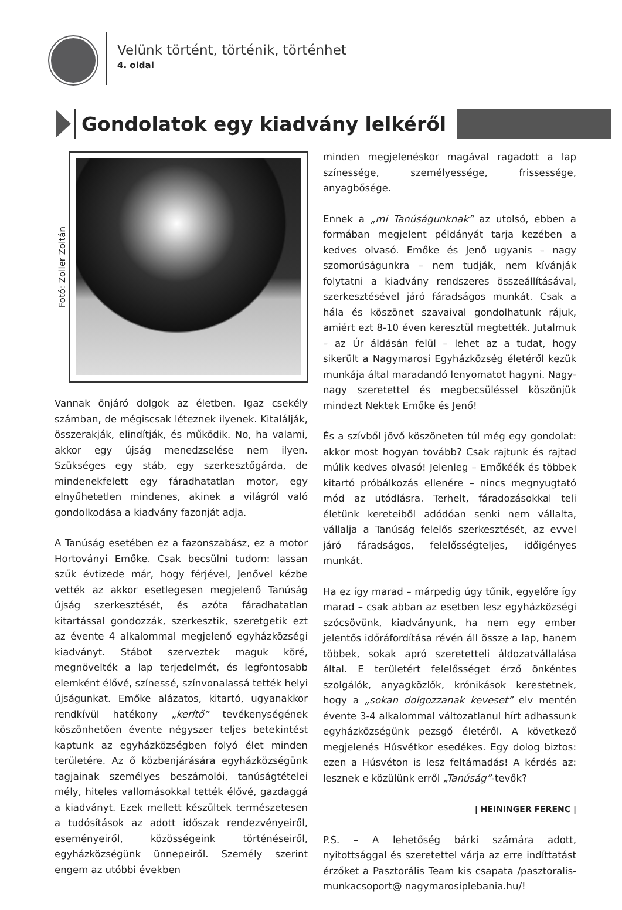Velünk történt, történik, történhet
4. oldal
Gondolatok egy kiadvány lelkéről
Fotó: Zoller Zoltán
Vannak önjáró dolgok az életben. Igaz csekély számban, de mégiscsak léteznek ilyenek. Kitalálják, összerakják, elindítják, és működik. No, ha valami, akkor egy újság menedzselése nem ilyen. Szükséges egy stáb, egy szerkesztőgárda, de mindenekfelett egy fáradhatatlan motor, egy elnyűhetetlen mindenes, akinek a világról való gondolkodása a kiadvány fazonját adja.
A Tanúság esetében ez a fazonszabász, ez a motor Hortoványi Emőke. Csak becsülni tudom: lassan szűk évtizede már, hogy férjével, Jenővel kézbe vették az akkor esetlegesen megjelenő Tanúság újság szerkesztését, és azóta fáradhatatlan kitartással gondozzák, szerkesztik, szeretgetik ezt az évente 4 alkalommal megjelenő egyházközségi kiadványt. Stábot szerveztek maguk köré, megnövelték a lap terjedelmét, és legfontosabb elemként élővé, színessé, színvonalassá tették helyi újságunkat. Emőke alázatos, kitartó, ugyanakkor rendkívül hatékony „kerítő” tevékenységének köszönhetően évente négyszer teljes betekintést kaptunk az egyházközségben folyó élet minden területére. Az ő közbenjárására egyházközségünk tagjainak személyes beszámolói, tanúságtételei mély, hiteles vallomásokkal tették élővé, gazdaggá a kiadványt. Ezek mellett készültek természetesen a tudósítások az adott időszak rendezvényeiről, eseményeiről, közösségeink történéseiről, egyházközségünk ünnepeiről. Személy szerint engem az utóbbi években
minden megjelenéskor magával ragadott a lap színessége, személyessége, frissessége, anyagbősége.
Ennek a „mi Tanúságunknak” az utolsó, ebben a formában megjelent példányát tarja kezében a kedves olvasó. Emőke és Jenő ugyanis – nagy szomorúságunkra – nem tudják, nem kívánják folytatni a kiadvány rendszeres összeállításával, szerkesztésével járó fáradságos munkát. Csak a hála és köszönet szavaival gondolhatunk rájuk, amiért ezt 8-10 éven keresztül megtették. Jutalmuk – az Úr áldásán felül – lehet az a tudat, hogy sikerült a Nagymarosi Egyházközség életéről kezük munkája által maradandó lenyomatot hagyni. Nagy-nagy szeretettel és megbecsüléssel köszönjük mindezt Nektek Emőke és Jenő!
És a szívből jövő köszöneten túl még egy gondolat: akkor most hogyan tovább? Csak rajtunk és rajtad múlik kedves olvasó! Jelenleg – Emőkéék és többek kitartó próbálkozás ellenére – nincs megnyugtató mód az utódlásra. Terhelt, fáradozásokkal teli életünk kereteiből adódóan senki nem vállalta, vállalja a Tanúság felelős szerkesztését, az evvel járó fáradságos, felelősségteljes, időigényes munkát.
Ha ez így marad – márpedig úgy tűnik, egyelőre így marad – csak abban az esetben lesz egyházközségi szócsövünk, kiadványunk, ha nem egy ember jelentős időráfordítása révén áll össze a lap, hanem többek, sokak apró szeretetteli áldozatvállalása által. E területért felelősséget érző önkéntes szolgálók, anyagközlők, krónikások kerestetnek, hogy a „sokan dolgozzanak keveset” elv mentén évente 3-4 alkalommal változatlanul hírt adhassunk egyházközségünk pezsgő életéről. A következő megjelenés Húsvétkor esedékes. Egy dolog biztos: ezen a Húsvéton is lesz feltámadás! A kérdés az: lesznek e közülünk erről „Tanúság”-tevők?
| HEININGER FERENC |
P.S. – A lehetőség bárki számára adott, nyitottsággal és szeretettel várja az erre indíttatást érzőket a Pasztorális Team kis csapata /pasztoralis-munkacsoport@ nagymarosiplebania.hu/!